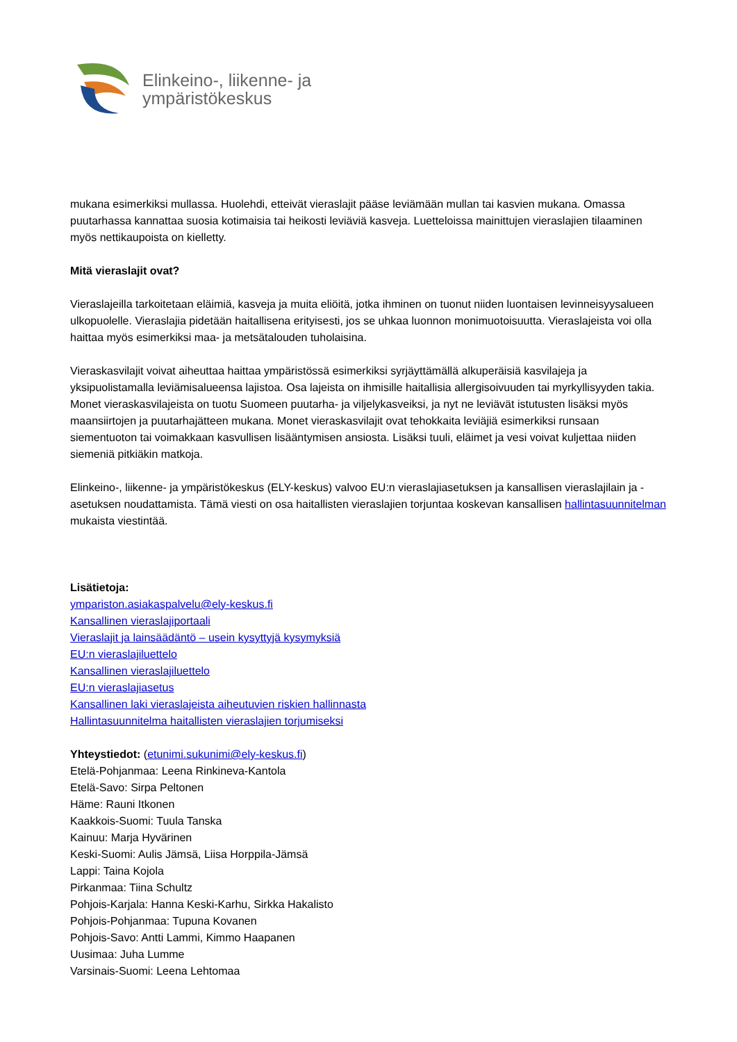Elinkeino-, liikenne- ja
ympäristökeskus
mukana esimerkiksi mullassa. Huolehdi, etteivät vieraslajit pääse leviämään mullan tai kasvien mukana. Omassa puutarhassa kannattaa suosia kotimaisia tai heikosti leviäviä kasveja. Luetteloissa mainittujen vieraslajien tilaaminen myös nettikaupoista on kielletty.
Mitä vieraslajit ovat?
Vieraslajeilla tarkoitetaan eläimiä, kasveja ja muita eliöitä, jotka ihminen on tuonut niiden luontaisen levinneisyysalueen ulkopuolelle. Vieraslajia pidetään haitallisena erityisesti, jos se uhkaa luonnon monimuotoisuutta. Vieraslajeista voi olla haittaa myös esimerkiksi maa- ja metsätalouden tuholaisina.
Vieraskasvilajit voivat aiheuttaa haittaa ympäristössä esimerkiksi syrjäyttämällä alkuperäisiä kasvilajeja ja yksipuolistamalla leviämisalueensa lajistoa. Osa lajeista on ihmisille haitallisia allergisoivuuden tai myrkyllisyyden takia. Monet vieraskasvilajeista on tuotu Suomeen puutarha- ja viljelykasveiksi, ja nyt ne leviävät istutusten lisäksi myös maansiirtojen ja puutarhajätteen mukana. Monet vieraskasvilajit ovat tehokkaita leviäjiä esimerkiksi runsaan siementuoton tai voimakkaan kasvullisen lisääntymisen ansiosta. Lisäksi tuuli, eläimet ja vesi voivat kuljettaa niiden siemeniä pitkiäkin matkoja.
Elinkeino-, liikenne- ja ympäristökeskus (ELY-keskus) valvoo EU:n vieraslajiasetuksen ja kansallisen vieraslajilain ja -asetuksen noudattamista. Tämä viesti on osa haitallisten vieraslajien torjuntaa koskevan kansallisen hallintasuunnitelman mukaista viestintää.
Lisätietoja:
ympariston.asiakaspalvelu@ely-keskus.fi
Kansallinen vieraslajiportaali
Vieraslajit ja lainsäädäntö – usein kysyttyjä kysymyksiä
EU:n vieraslajiluettelo
Kansallinen vieraslajiluettelo
EU:n vieraslajiasetus
Kansallinen laki vieraslajeista aiheutuvien riskien hallinnasta
Hallintasuunnitelma haitallisten vieraslajien torjumiseksi
Yhteystiedot: (etunimi.sukunimi@ely-keskus.fi)
Etelä-Pohjanmaa: Leena Rinkineva-Kantola
Etelä-Savo: Sirpa Peltonen
Häme: Rauni Itkonen
Kaakkois-Suomi: Tuula Tanska
Kainuu: Marja Hyvärinen
Keski-Suomi: Aulis Jämsä, Liisa Horppila-Jämsä
Lappi: Taina Kojola
Pirkanmaa: Tiina Schultz
Pohjois-Karjala: Hanna Keski-Karhu, Sirkka Hakalisto
Pohjois-Pohjanmaa: Tupuna Kovanen
Pohjois-Savo: Antti Lammi, Kimmo Haapanen
Uusimaa: Juha Lumme
Varsinais-Suomi: Leena Lehtomaa